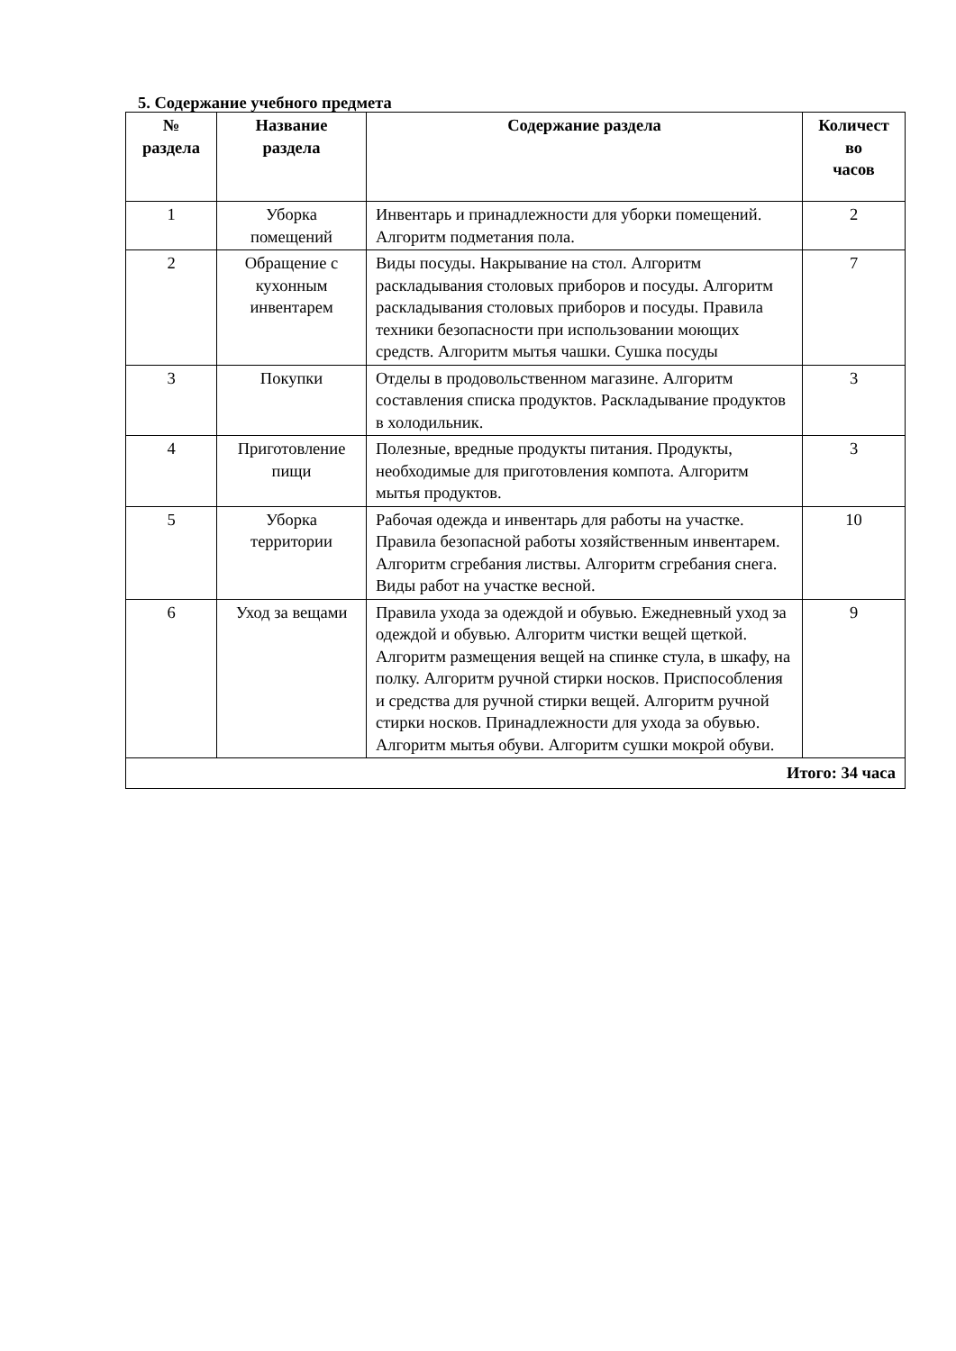5. Содержание учебного предмета
| № раздела | Название раздела | Содержание раздела | Количест во часов |
| --- | --- | --- | --- |
| 1 | Уборка помещений | Инвентарь и принадлежности для уборки помещений. Алгоритм подметания пола. | 2 |
| 2 | Обращение с кухонным инвентарем | Виды посуды. Накрывание на стол. Алгоритм раскладывания столовых приборов и посуды. Алгоритм раскладывания столовых приборов и посуды. Правила техники безопасности при использовании моющих средств. Алгоритм мытья чашки. Сушка посуды | 7 |
| 3 | Покупки | Отделы в продовольственном магазине. Алгоритм составления списка продуктов. Раскладывание продуктов в холодильник. | 3 |
| 4 | Приготовление пищи | Полезные, вредные продукты питания. Продукты, необходимые для приготовления компота. Алгоритм мытья продуктов. | 3 |
| 5 | Уборка территории | Рабочая одежда и инвентарь для работы на участке. Правила безопасной работы хозяйственным инвентарем. Алгоритм сгребания листвы. Алгоритм сгребания снега. Виды работ на участке весной. | 10 |
| 6 | Уход за вещами | Правила ухода за одеждой и обувью. Ежедневный уход за одеждой и обувью. Алгоритм чистки вещей щеткой. Алгоритм размещения вещей на спинке стула, в шкафу, на полку. Алгоритм ручной стирки носков. Приспособления и средства для ручной стирки вещей. Алгоритм ручной стирки носков. Принадлежности для ухода за обувью. Алгоритм мытья обуви. Алгоритм сушки мокрой обуви. | 9 |
| Итого: 34 часа | | | |